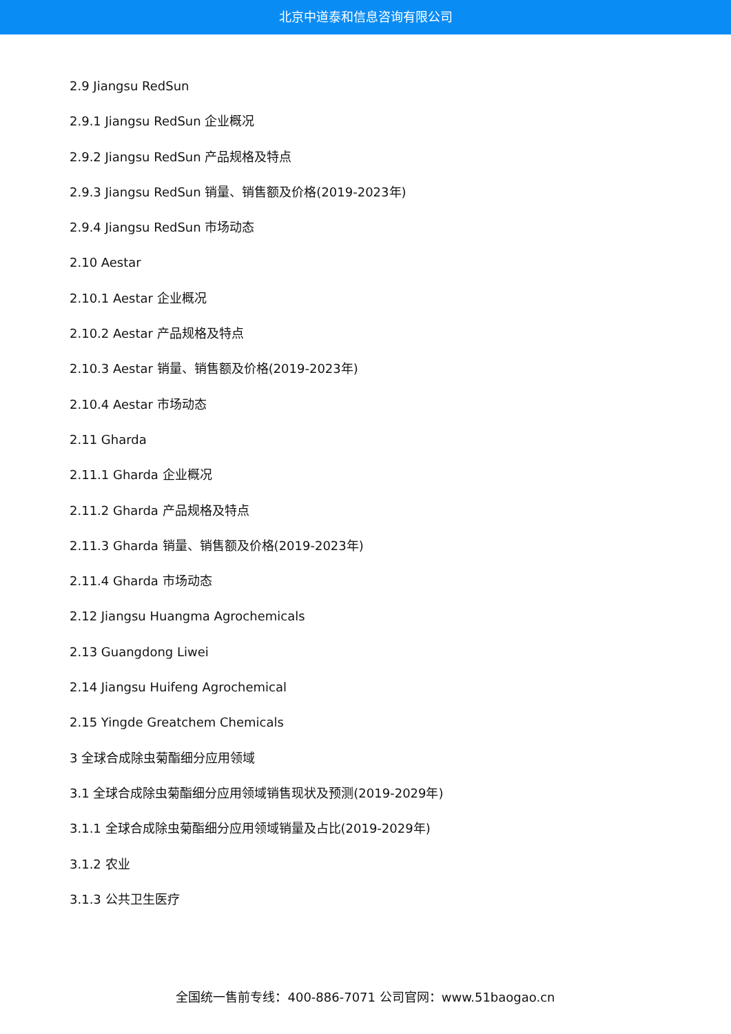北京中道泰和信息咨询有限公司
2.9 Jiangsu RedSun
2.9.1 Jiangsu RedSun 企业概况
2.9.2 Jiangsu RedSun 产品规格及特点
2.9.3 Jiangsu RedSun 销量、销售额及价格(2019-2023年)
2.9.4 Jiangsu RedSun 市场动态
2.10 Aestar
2.10.1 Aestar 企业概况
2.10.2 Aestar 产品规格及特点
2.10.3 Aestar 销量、销售额及价格(2019-2023年)
2.10.4 Aestar 市场动态
2.11 Gharda
2.11.1 Gharda 企业概况
2.11.2 Gharda 产品规格及特点
2.11.3 Gharda 销量、销售额及价格(2019-2023年)
2.11.4 Gharda 市场动态
2.12 Jiangsu Huangma Agrochemicals
2.13 Guangdong Liwei
2.14 Jiangsu Huifeng Agrochemical
2.15 Yingde Greatchem Chemicals
3 全球合成除虫菊酯细分应用领域
3.1 全球合成除虫菊酯细分应用领域销售现状及预测(2019-2029年)
3.1.1 全球合成除虫菊酯细分应用领域销量及占比(2019-2029年)
3.1.2 农业
3.1.3 公共卫生医疗
全国统一售前专线：400-886-7071 公司官网：www.51baogao.cn